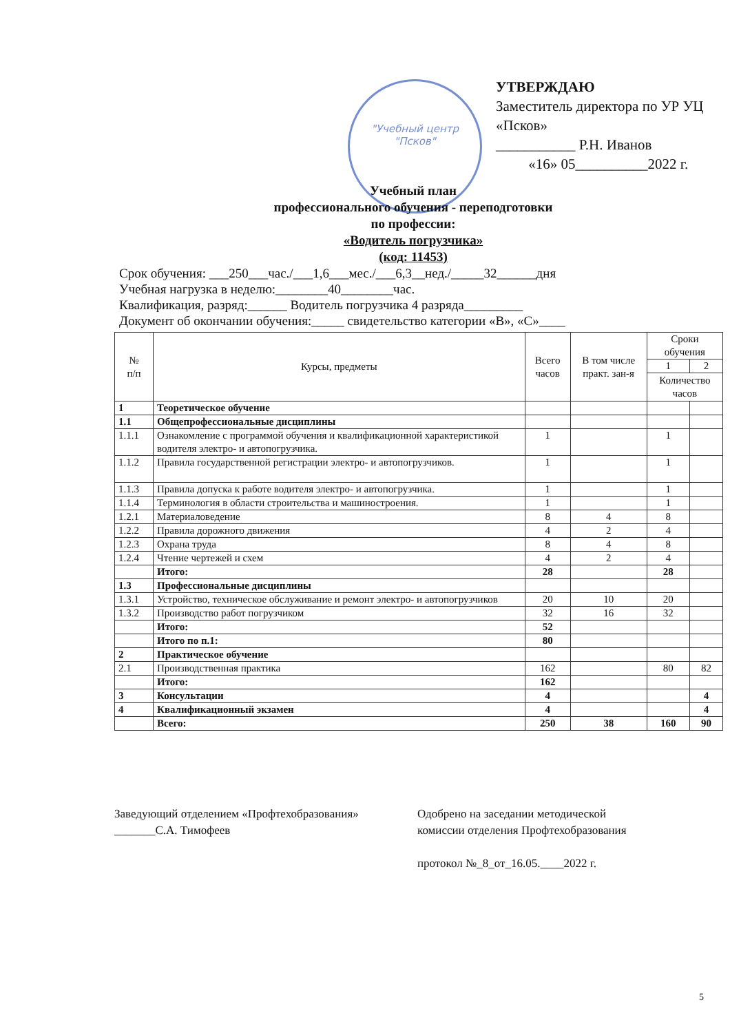"Учебный центр "Псков"
УТВЕРЖДАЮ
Заместитель директора по УР УЦ «Псков»
___________ Р.Н. Иванов
«16» 05__________2022 г.
Учебный план
профессионального обучения - переподготовки
по профессии:
«Водитель погрузчика»
(код: 11453)
Срок обучения: ___250___час./___1,6___мес./___6,3__нед./_____32______дня
Учебная нагрузка в неделю:________40________час.
Квалификация, разряд:______ Водитель погрузчика 4 разряда_________
Документ об окончании обучения:_____ свидетельство категории «В», «С»____
| № п/п | Курсы, предметы | Всего часов | В том числе практ. зан-я | Сроки обучения | |
| --- | --- | --- | --- | --- | --- |
| | | | | 1 | 2 |
| | | | | Количество часов | |
| 1 | Теоретическое обучение | | | | |
| 1.1 | Общепрофессиональные дисциплины | | | | |
| 1.1.1 | Ознакомление с программой обучения и квалификационной характеристикой водителя электро- и автопогрузчика. | 1 | | 1 | |
| 1.1.2 | Правила государственной регистрации электро- и автопогрузчиков. | 1 | | 1 | |
| 1.1.3 | Правила допуска к работе водителя электро- и автопогрузчика. | 1 | | 1 | |
| 1.1.4 | Терминология в области строительства и машиностроения. | 1 | | 1 | |
| 1.2.1 | Материаловедение | 8 | 4 | 8 | |
| 1.2.2 | Правила дорожного движения | 4 | 2 | 4 | |
| 1.2.3 | Охрана труда | 8 | 4 | 8 | |
| 1.2.4 | Чтение чертежей и схем | 4 | 2 | 4 | |
| | Итого: | 28 | | 28 | |
| 1.3 | Профессиональные дисциплины | | | | |
| 1.3.1 | Устройство, техническое обслуживание и ремонт электро- и автопогрузчиков | 20 | 10 | 20 | |
| 1.3.2 | Производство работ погрузчиком | 32 | 16 | 32 | |
| | Итого: | 52 | | | |
| | Итого по п.1: | 80 | | | |
| 2 | Практическое обучение | | | | |
| 2.1 | Производственная практика | 162 | | 80 | 82 |
| | Итого: | 162 | | | |
| 3 | Консультации | 4 | | | 4 |
| 4 | Квалификационный экзамен | 4 | | | 4 |
| | Всего: | 250 | 38 | 160 | 90 |
Заведующий отделением «Профтехобразования»
_______С.А. Тимофеев
Одобрено на заседании методической
комиссии отделения Профтехобразования
протокол №_8_от_16.05.____2022 г.
5